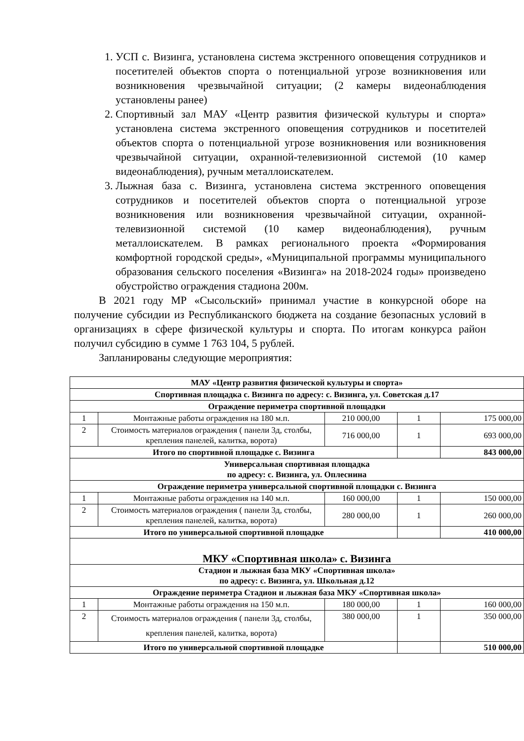1. УСП с. Визинга, установлена система экстренного оповещения сотрудников и посетителей объектов спорта о потенциальной угрозе возникновения или возникновения чрезвычайной ситуации; (2 камеры видеонаблюдения установлены ранее)
2. Спортивный зал МАУ «Центр развития физической культуры и спорта» установлена система экстренного оповещения сотрудников и посетителей объектов спорта о потенциальной угрозе возникновения или возникновения чрезвычайной ситуации, охранной-телевизионной системой (10 камер видеонаблюдения), ручным металлоискателем.
3. Лыжная база с. Визинга, установлена система экстренного оповещения сотрудников и посетителей объектов спорта о потенциальной угрозе возникновения или возникновения чрезвычайной ситуации, охранной-телевизионной системой (10 камер видеонаблюдения), ручным металлоискателем. В рамках регионального проекта «Формирования комфортной городской среды», «Муниципальной программы муниципального образования сельского поселения «Визинга» на 2018-2024 годы» произведено обустройство ограждения стадиона 200м.
В 2021 году МР «Сысольский» принимал участие в конкурсной оборе на получение субсидии из Республиканского бюджета на создание безопасных условий в организациях в сфере физической культуры и спорта. По итогам конкурса район получил субсидию в сумме 1 763 104, 5 рублей.
Запланированы следующие мероприятия:
| МАУ «Центр развития физической культуры и спорта» | | | | |
| --- | --- | --- | --- | --- |
| Спортивная площадка с. Визинга по адресу: с. Визинга, ул. Советская д.17 | | | | |
| Ограждение периметра спортивной площадки | | | | |
| 1 | Монтажные работы ограждения на 180 м.п. | 210 000,00 | 1 | 175 000,00 |
| 2 | Стоимость материалов ограждения ( панели 3д, столбы, крепления панелей, калитка, ворота) | 716 000,00 | 1 | 693 000,00 |
| Итого по спортивной площадке с. Визинга | | | | 843 000,00 |
| Универсальная спортивная площадка по адресу: с. Визинга, ул. Оплеснина | | | | |
| Ограждение периметра универсальной спортивной площадки с. Визинга | | | | |
| 1 | Монтажные работы ограждения на 140 м.п. | 160 000,00 | 1 | 150 000,00 |
| 2 | Стоимость материалов ограждения ( панели 3д, столбы, крепления панелей, калитка, ворота) | 280 000,00 | 1 | 260 000,00 |
| Итого по универсальной спортивной площадке | | | | 410 000,00 |
| МКУ «Спортивная школа» с. Визинга | | | | |
| Стадион и лыжная база МКУ «Спортивная школа» по адресу: с. Визинга, ул. Школьная д.12 | | | | |
| Ограждение периметра Стадион и лыжная база МКУ «Спортивная школа» | | | | |
| 1 | Монтажные работы ограждения на 150 м.п. | 180 000,00 | 1 | 160 000,00 |
| 2 | Стоимость материалов ограждения ( панели 3д, столбы, крепления панелей, калитка, ворота) | 380 000,00 | 1 | 350 000,00 |
| Итого по универсальной спортивной площадке | | | | 510 000,00 |